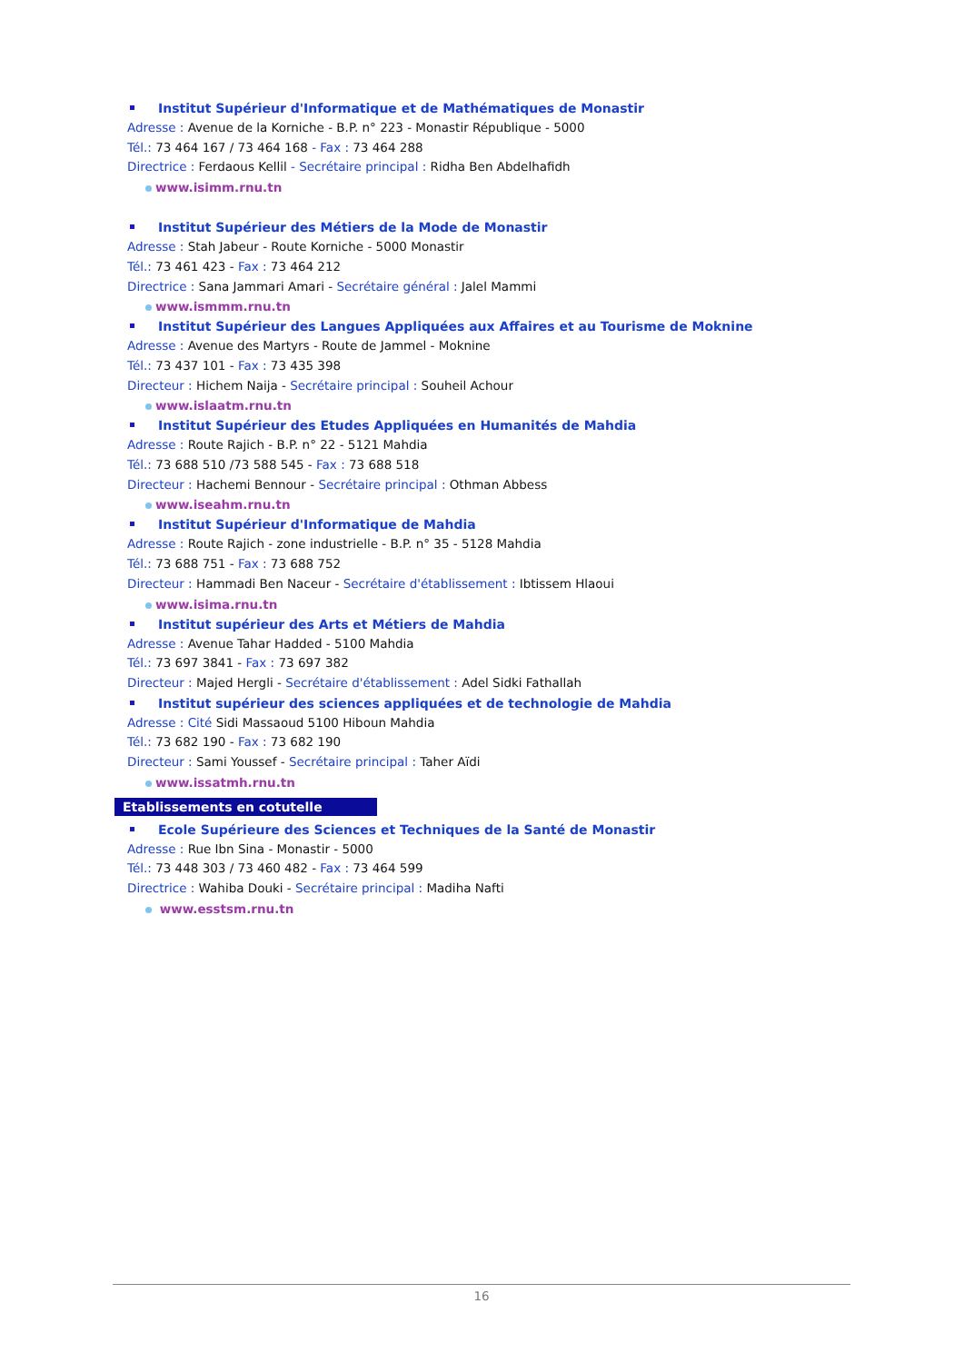Institut Supérieur d'Informatique et de Mathématiques de Monastir
Adresse : Avenue de la Korniche - B.P. n° 223 - Monastir République - 5000
Tél.: 73 464 167 / 73 464 168 - Fax : 73 464 288
Directrice : Ferdaous Kellil - Secrétaire principal : Ridha Ben Abdelhafidh
www.isimm.rnu.tn
Institut Supérieur des Métiers de la Mode de Monastir
Adresse : Stah Jabeur - Route Korniche - 5000 Monastir
Tél.: 73 461 423 - Fax : 73 464 212
Directrice : Sana Jammari Amari - Secrétaire général : Jalel Mammi
www.ismmm.rnu.tn
Institut Supérieur des Langues Appliquées aux Affaires et au Tourisme de Moknine
Adresse : Avenue des Martyrs - Route de Jammel - Moknine
Tél.: 73 437 101 - Fax : 73 435 398
Directeur : Hichem Naija - Secrétaire principal : Souheil Achour
www.islaatm.rnu.tn
Institut Supérieur des Etudes Appliquées en Humanités de Mahdia
Adresse : Route Rajich - B.P. n° 22 - 5121 Mahdia
Tél.: 73 688 510 /73 588 545 - Fax : 73 688 518
Directeur : Hachemi Bennour - Secrétaire principal : Othman Abbess
www.iseahm.rnu.tn
Institut Supérieur d'Informatique de Mahdia
Adresse : Route Rajich - zone industrielle - B.P. n° 35 - 5128 Mahdia
Tél.: 73 688 751 - Fax : 73 688 752
Directeur : Hammadi Ben Naceur - Secrétaire d'établissement : Ibtissem Hlaoui
www.isima.rnu.tn
Institut supérieur des Arts et Métiers de Mahdia
Adresse : Avenue Tahar Hadded - 5100 Mahdia
Tél.: 73 697 3841 - Fax : 73 697 382
Directeur : Majed Hergli - Secrétaire d'établissement : Adel Sidki Fathallah
Institut supérieur des sciences appliquées et de technologie de Mahdia
Adresse : Cité Sidi Massaoud 5100 Hiboun Mahdia
Tél.: 73 682 190 - Fax : 73 682 190
Directeur : Sami Youssef - Secrétaire principal : Taher Aïdi
www.issatmh.rnu.tn
Etablissements en cotutelle
Ecole Supérieure des Sciences et Techniques de la Santé de Monastir
Adresse : Rue Ibn Sina - Monastir - 5000
Tél.: 73 448 303 / 73 460 482 - Fax : 73 464 599
Directrice : Wahiba Douki - Secrétaire principal : Madiha Nafti
www.esstsm.rnu.tn
16